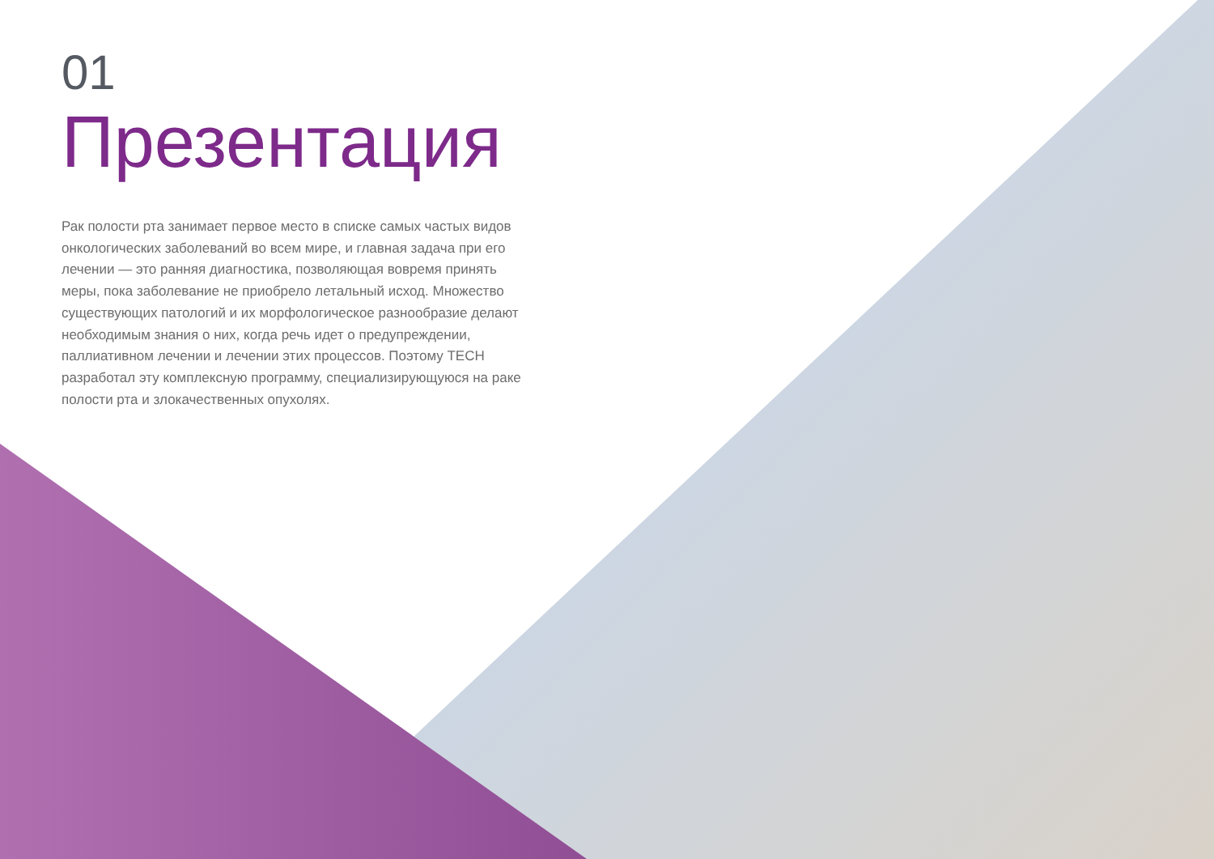01
Презентация
Рак полости рта занимает первое место в списке самых частых видов онкологических заболеваний во всем мире, и главная задача при его лечении — это ранняя диагностика, позволяющая вовремя принять меры, пока заболевание не приобрело летальный исход. Множество существующих патологий и их морфологическое разнообразие делают необходимым знания о них, когда речь идет о предупреждении, паллиативном лечении и лечении этих процессов. Поэтому TECH разработал эту комплексную программу, специализирующуюся на раке полости рта и злокачественных опухолях.